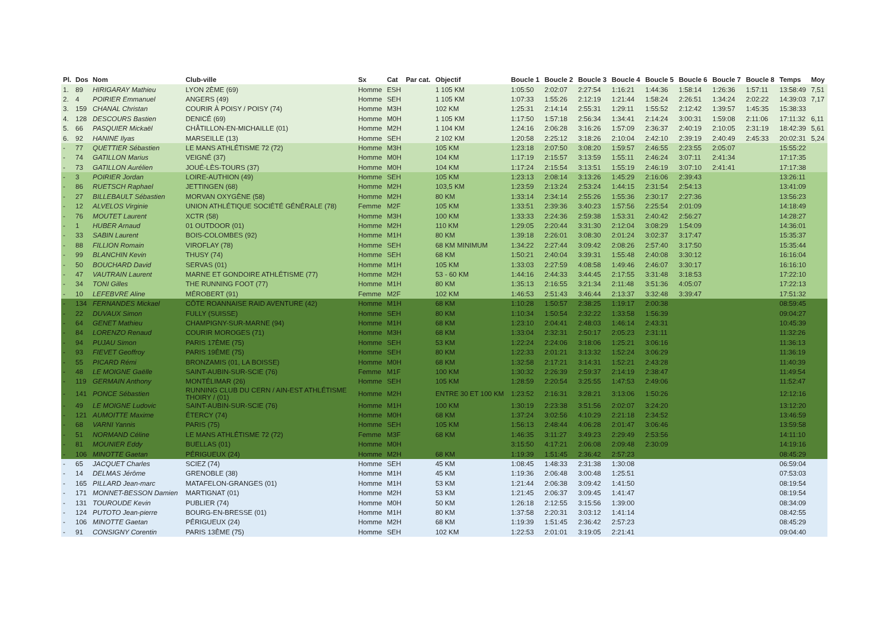| Pl. | Dos | Nom | Club-ville | Sx | Cat | Par cat. | Objectif | Boucle 1 | Boucle 2 | Boucle 3 | Boucle 4 | Boucle 5 | Boucle 6 | Boucle 7 | Boucle 8 | Temps | Moy |
| --- | --- | --- | --- | --- | --- | --- | --- | --- | --- | --- | --- | --- | --- | --- | --- | --- | --- |
| 1. | 89 | HIRIGARAY Mathieu | LYON 2ÈME (69) | Homme | ESH | | 1 105 KM | 1:05:50 | 2:02:07 | 2:27:54 | 1:16:21 | 1:44:36 | 1:58:14 | 1:26:36 | 1:57:11 | 13:58:49 | 7,51 |
| 2. | 4 | POIRIER Emmanuel | ANGERS (49) | Homme | SEH | | 1 105 KM | 1:07:33 | 1:55:26 | 2:12:19 | 1:21:44 | 1:58:24 | 2:26:51 | 1:34:24 | 2:02:22 | 14:39:03 | 7,17 |
| 3. | 159 | CHANAL Christan | COURIR À POISY / POISY (74) | Homme | M3H | | 102 KM | 1:25:31 | 2:14:14 | 2:55:31 | 1:29:11 | 1:55:52 | 2:12:42 | 1:39:57 | 1:45:35 | 15:38:33 | |
| 4. | 128 | DESCOURS Bastien | DENICÉ (69) | Homme | M0H | | 1 105 KM | 1:17:50 | 1:57:18 | 2:56:34 | 1:34:41 | 2:14:24 | 3:00:31 | 1:59:08 | 2:11:06 | 17:11:32 | 6,11 |
| 5. | 66 | PASQUIER Mickaël | CHÂTILLON-EN-MICHAILLE (01) | Homme | M2H | | 1 104 KM | 1:24:16 | 2:06:28 | 3:16:26 | 1:57:09 | 2:36:37 | 2:40:19 | 2:10:05 | 2:31:19 | 18:42:39 | 5,61 |
| 6. | 92 | HANINE Ilyas | MARSEILLE (13) | Homme | SEH | | 2 102 KM | 1:20:58 | 2:25:12 | 3:18:26 | 2:10:04 | 2:42:10 | 2:39:19 | 2:40:49 | 2:45:33 | 20:02:31 | 5,24 |
| - | 77 | QUETTIER Sébastien | LE MANS ATHLÉTISME 72 (72) | Homme | M3H | | 105 KM | 1:23:18 | 2:07:50 | 3:08:20 | 1:59:57 | 2:46:55 | 2:23:55 | 2:05:07 | | 15:55:22 | |
| - | 74 | GATILLON Marius | VEIGNÉ (37) | Homme | M0H | | 104 KM | 1:17:19 | 2:15:57 | 3:13:59 | 1:55:11 | 2:46:24 | 3:07:11 | 2:41:34 | | 17:17:35 | |
| - | 73 | GATILLON Aurélien | JOUÉ-LÈS-TOURS (37) | Homme | M0H | | 104 KM | 1:17:24 | 2:15:54 | 3:13:51 | 1:55:19 | 2:46:19 | 3:07:10 | 2:41:41 | | 17:17:38 | |
| - | 3 | POIRIER Jordan | LOIRE-AUTHION (49) | Homme | SEH | | 105 KM | 1:23:13 | 2:08:14 | 3:13:26 | 1:45:29 | 2:16:06 | 2:39:43 | | | 13:26:11 | |
| - | 86 | RUETSCH Raphael | JETTINGEN (68) | Homme | M2H | | 103,5 KM | 1:23:59 | 2:13:24 | 2:53:24 | 1:44:15 | 2:31:54 | 2:54:13 | | | 13:41:09 | |
| - | 27 | BILLEBAULT Sébastien | MORVAN OXYGÈNE (58) | Homme | M2H | | 80 KM | 1:33:14 | 2:34:14 | 2:55:26 | 1:55:36 | 2:30:17 | 2:27:36 | | | 13:56:23 | |
| - | 12 | ALVELOS Virginie | UNION ATHLÉTIQUE SOCIÉTÉ GÉNÉRALE (78) | Femme | M2F | | 105 KM | 1:33:51 | 2:39:36 | 3:40:23 | 1:57:56 | 2:25:54 | 2:01:09 | | | 14:18:49 | |
| - | 76 | MOUTET Laurent | XCTR (58) | Homme | M3H | | 100 KM | 1:33:33 | 2:24:36 | 2:59:38 | 1:53:31 | 2:40:42 | 2:56:27 | | | 14:28:27 | |
| - | 1 | HUBER Arnaud | 01 OUTDOOR (01) | Homme | M2H | | 110 KM | 1:29:05 | 2:20:44 | 3:31:30 | 2:12:04 | 3:08:29 | 1:54:09 | | | 14:36:01 | |
| - | 33 | SABIN Laurent | BOIS-COLOMBES (92) | Homme | M1H | | 80 KM | 1:39:18 | 2:26:01 | 3:08:30 | 2:01:24 | 3:02:37 | 3:17:47 | | | 15:35:37 | |
| - | 88 | FILLION Romain | VIROFLAY (78) | Homme | SEH | | 68 KM MINIMUM | 1:34:22 | 2:27:44 | 3:09:42 | 2:08:26 | 2:57:40 | 3:17:50 | | | 15:35:44 | |
| - | 99 | BLANCHIN Kevin | THUSY (74) | Homme | SEH | | 68 KM | 1:50:21 | 2:40:04 | 3:39:31 | 1:55:48 | 2:40:08 | 3:30:12 | | | 16:16:04 | |
| - | 50 | BOUCHARD David | SERVAS (01) | Homme | M1H | | 105 KM | 1:33:03 | 2:27:59 | 4:08:58 | 1:49:46 | 2:46:07 | 3:30:17 | | | 16:16:10 | |
| - | 47 | VAUTRAIN Laurent | MARNE ET GONDOIRE ATHLÉTISME (77) | Homme | M2H | | 53 - 60 KM | 1:44:16 | 2:44:33 | 3:44:45 | 2:17:55 | 3:31:48 | 3:18:53 | | | 17:22:10 | |
| - | 34 | TONI Gilles | THE RUNNING FOOT (77) | Homme | M1H | | 80 KM | 1:35:13 | 2:16:55 | 3:21:34 | 2:11:48 | 3:51:36 | 4:05:07 | | | 17:22:13 | |
| - | 10 | LEFEBVRE Aline | MÉROBERT (91) | Femme | M2F | | 102 KM | 1:46:53 | 2:51:43 | 3:46:44 | 2:13:37 | 3:32:48 | 3:39:47 | | | 17:51:32 | |
| - | 134 | FERNANDES Mickael | CÔTE ROANNAISE RAID AVENTURE (42) | Homme | M1H | | 68 KM | 1:10:28 | 1:50:57 | 2:38:25 | 1:19:17 | 2:00:38 | | | | 08:59:45 | |
| - | 22 | DUVAUX Simon | FULLY (SUISSE) | Homme | SEH | | 80 KM | 1:10:34 | 1:50:54 | 2:32:22 | 1:33:58 | 1:56:39 | | | | 09:04:27 | |
| - | 64 | GENET Mathieu | CHAMPIGNY-SUR-MARNE (94) | Homme | M1H | | 68 KM | 1:23:10 | 2:04:41 | 2:48:03 | 1:46:14 | 2:43:31 | | | | 10:45:39 | |
| - | 84 | LORENZO Renaud | COURIR MOROGES (71) | Homme | M3H | | 68 KM | 1:33:04 | 2:32:31 | 2:50:17 | 2:05:23 | 2:31:11 | | | | 11:32:26 | |
| - | 94 | PUJAU Simon | PARIS 17ÈME (75) | Homme | SEH | | 53 KM | 1:22:24 | 2:24:06 | 3:18:06 | 1:25:21 | 3:06:16 | | | | 11:36:13 | |
| - | 93 | FIEVET Geoffroy | PARIS 19ÈME (75) | Homme | SEH | | 80 KM | 1:22:33 | 2:01:21 | 3:13:32 | 1:52:24 | 3:06:29 | | | | 11:36:19 | |
| - | 55 | PICARD Rémi | BRONZAMIS (01, LA BOISSE) | Homme | M0H | | 68 KM | 1:32:58 | 2:17:21 | 3:14:31 | 1:52:21 | 2:43:28 | | | | 11:40:39 | |
| - | 48 | LE MOIGNE Gaëlle | SAINT-AUBIN-SUR-SCIE (76) | Femme | M1F | | 100 KM | 1:30:32 | 2:26:39 | 2:59:37 | 2:14:19 | 2:38:47 | | | | 11:49:54 | |
| - | 119 | GERMAIN Anthony | MONTÉLIMAR (26) | Homme | SEH | | 105 KM | 1:28:59 | 2:20:54 | 3:25:55 | 1:47:53 | 2:49:06 | | | | 11:52:47 | |
| - | 141 | PONCE Sébastien | RUNNING CLUB DU CERN / AIN-EST ATHLÉTISME THOIRY / (01) | Homme | M2H | | ENTRE 30 ET 100 KM | 1:23:52 | 2:16:31 | 3:28:21 | 3:13:06 | 1:50:26 | | | | 12:12:16 | |
| - | 49 | LE MOIGNE Ludovic | SAINT-AUBIN-SUR-SCIE (76) | Homme | M1H | | 100 KM | 1:30:19 | 2:23:38 | 3:51:56 | 2:02:07 | 3:24:20 | | | | 13:12:20 | |
| - | 121 | AUMOITTE Maxime | ÉTERCY (74) | Homme | M0H | | 68 KM | 1:37:24 | 3:02:56 | 4:10:29 | 2:21:18 | 2:34:52 | | | | 13:46:59 | |
| - | 68 | VARNI Yannis | PARIS (75) | Homme | SEH | | 105 KM | 1:56:13 | 2:48:44 | 4:06:28 | 2:01:47 | 3:06:46 | | | | 13:59:58 | |
| - | 51 | NORMAND Céline | LE MANS ATHLÉTISME 72 (72) | Femme | M3F | | 68 KM | 1:46:35 | 3:11:27 | 3:49:23 | 2:29:49 | 2:53:56 | | | | 14:11:10 | |
| - | 81 | MOUNIER Eddy | BUELLAS (01) | Homme | M0H | | | 3:15:50 | 4:17:21 | 2:06:08 | 2:09:48 | 2:30:09 | | | | 14:19:16 | |
| - | 106 | MINOTTE Gaetan | PÉRIGUEUX (24) | Homme | M2H | | 68 KM | 1:19:39 | 1:51:45 | 2:36:42 | 2:57:23 | | | | | 08:45:29 | |
| - | 65 | JACQUET Charles | SCIEZ (74) | Homme | SEH | | 45 KM | 1:08:45 | 1:48:33 | 2:31:38 | 1:30:08 | | | | | 06:59:04 | |
| - | 14 | DELMAS Jérôme | GRENOBLE (38) | Homme | M1H | | 45 KM | 1:19:36 | 2:06:48 | 3:00:48 | 1:25:51 | | | | | 07:53:03 | |
| - | 165 | PILLARD Jean-marc | MATAFELON-GRANGES (01) | Homme | M1H | | 53 KM | 1:21:44 | 2:06:38 | 3:09:42 | 1:41:50 | | | | | 08:19:54 | |
| - | 171 | MONNET-BESSON Damien | MARTIGNAT (01) | Homme | M2H | | 53 KM | 1:21:45 | 2:06:37 | 3:09:45 | 1:41:47 | | | | | 08:19:54 | |
| - | 131 | TOUROUDE Kevin | PUBLIER (74) | Homme | M0H | | 50 KM | 1:26:18 | 2:12:55 | 3:15:56 | 1:39:00 | | | | | 08:34:09 | |
| - | 124 | PUTOTO Jean-pierre | BOURG-EN-BRESSE (01) | Homme | M1H | | 80 KM | 1:37:58 | 2:20:31 | 3:03:12 | 1:41:14 | | | | | 08:42:55 | |
| - | 106 | MINOTTE Gaetan | PÉRIGUEUX (24) | Homme | M2H | | 68 KM | 1:19:39 | 1:51:45 | 2:36:42 | 2:57:23 | | | | | 08:45:29 | |
| - | 91 | CONSIGNY Corentin | PARIS 13ÈME (75) | Homme | SEH | | 102 KM | 1:22:53 | 2:01:01 | 3:19:05 | 2:21:41 | | | | | 09:04:40 | |